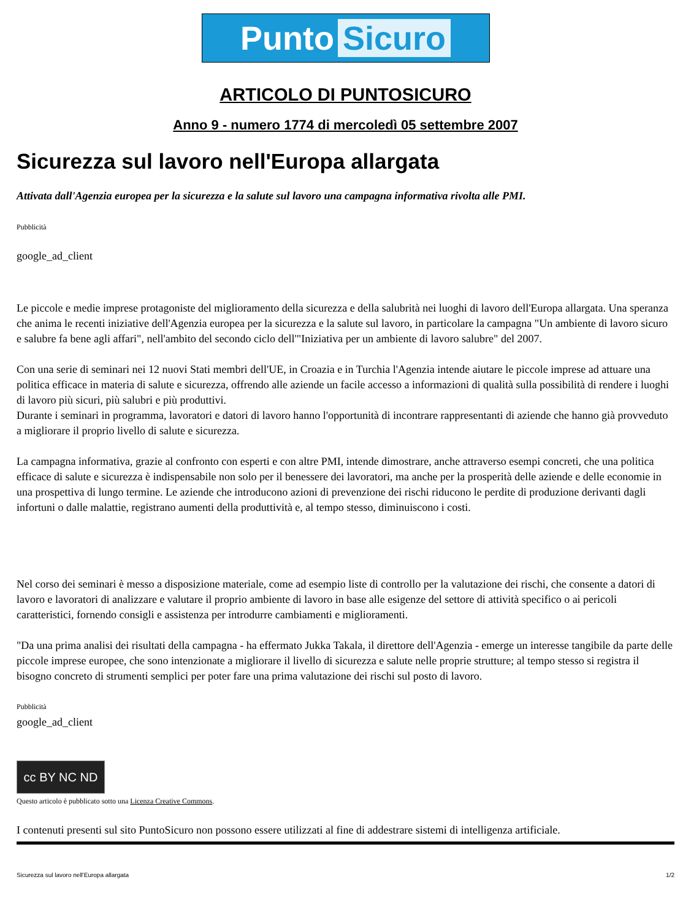Punto Sicuro
ARTICOLO DI PUNTOSICURO
Anno 9 - numero 1774 di mercoledì 05 settembre 2007
Sicurezza sul lavoro nell'Europa allargata
Attivata dall'Agenzia europea per la sicurezza e la salute sul lavoro una campagna informativa rivolta alle PMI.
Pubblicità
google_ad_client
Le piccole e medie imprese protagoniste del miglioramento della sicurezza e della salubrità nei luoghi di lavoro dell'Europa allargata. Una speranza che anima le recenti iniziative dell'Agenzia europea per la sicurezza e la salute sul lavoro, in particolare la campagna "Un ambiente di lavoro sicuro e salubre fa bene agli affari", nell'ambito del secondo ciclo dell'"Iniziativa per un ambiente di lavoro salubre" del 2007.
Con una serie di seminari nei 12 nuovi Stati membri dell'UE, in Croazia e in Turchia l'Agenzia intende aiutare le piccole imprese ad attuare una politica efficace in materia di salute e sicurezza, offrendo alle aziende un facile accesso a informazioni di qualità sulla possibilità di rendere i luoghi di lavoro più sicuri, più salubri e più produttivi.
Durante i seminari in programma, lavoratori e datori di lavoro hanno l'opportunità di incontrare rappresentanti di aziende che hanno già provveduto a migliorare il proprio livello di salute e sicurezza.
La campagna informativa, grazie al confronto con esperti e con altre PMI, intende dimostrare, anche attraverso esempi concreti, che una politica efficace di salute e sicurezza è indispensabile non solo per il benessere dei lavoratori, ma anche per la prosperità delle aziende e delle economie in una prospettiva di lungo termine. Le aziende che introducono azioni di prevenzione dei rischi riducono le perdite di produzione derivanti dagli infortuni o dalle malattie, registrano aumenti della produttività e, al tempo stesso, diminuiscono i costi.
Nel corso dei seminari è messo a disposizione materiale, come ad esempio liste di controllo per la valutazione dei rischi, che consente a datori di lavoro e lavoratori di analizzare e valutare il proprio ambiente di lavoro in base alle esigenze del settore di attività specifico o ai pericoli caratteristici, fornendo consigli e assistenza per introdurre cambiamenti e miglioramenti.
"Da una prima analisi dei risultati della campagna - ha effermato Jukka Takala, il direttore dell'Agenzia - emerge un interesse tangibile da parte delle piccole imprese europee, che sono intenzionate a migliorare il livello di sicurezza e salute nelle proprie strutture; al tempo stesso si registra il bisogno concreto di strumenti semplici per poter fare una prima valutazione dei rischi sul posto di lavoro.
Pubblicità
google_ad_client
cc BY NC ND
Questo articolo è pubblicato sotto una Licenza Creative Commons.
I contenuti presenti sul sito PuntoSicuro non possono essere utilizzati al fine di addestrare sistemi di intelligenza artificiale.
Sicurezza sul lavoro nell'Europa allargata 1/2